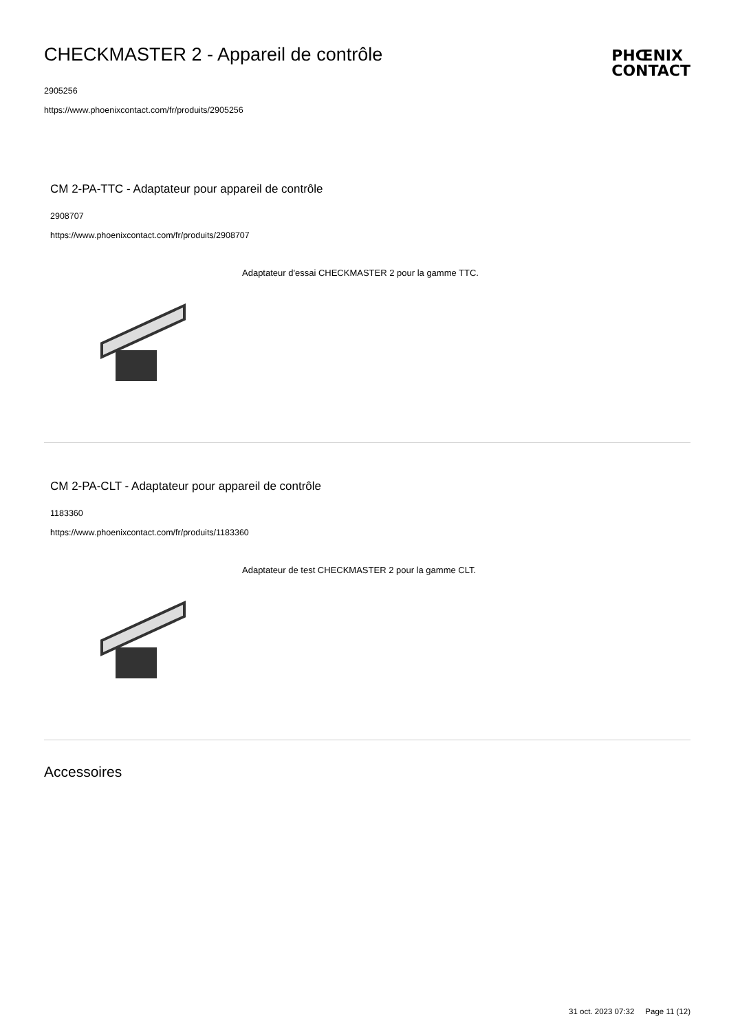CHECKMASTER 2 - Appareil de contrôle
PHŒNIX
CONTACT
2905256
https://www.phoenixcontact.com/fr/produits/2905256
CM 2-PA-TTC - Adaptateur pour appareil de contrôle
2908707
https://www.phoenixcontact.com/fr/produits/2908707
Adaptateur d'essai CHECKMASTER 2 pour la gamme TTC.
CM 2-PA-CLT - Adaptateur pour appareil de contrôle
1183360
https://www.phoenixcontact.com/fr/produits/1183360
Adaptateur de test CHECKMASTER 2 pour la gamme CLT.
Accessoires
31 oct. 2023 07:32 Page 11 (12)